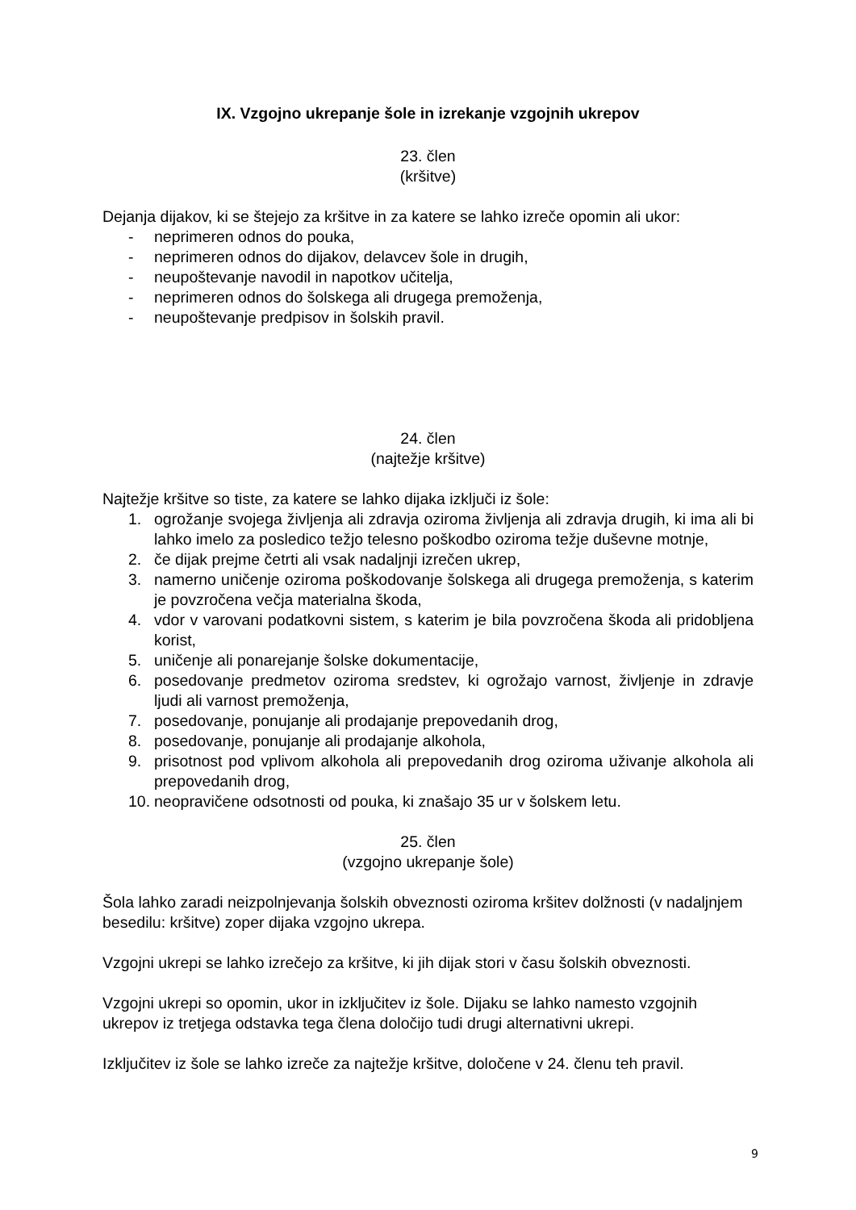IX. Vzgojno ukrepanje šole in izrekanje vzgojnih ukrepov
23. člen
(kršitve)
Dejanja dijakov, ki se štejejo za kršitve in za katere se lahko izreče opomin ali ukor:
- neprimeren odnos do pouka,
- neprimeren odnos do dijakov, delavcev šole in drugih,
- neupoštevanje navodil in napotkov učitelja,
- neprimeren odnos do šolskega ali drugega premoženja,
- neupoštevanje predpisov in šolskih pravil.
24. člen
(najtežje kršitve)
Najtežje kršitve so tiste, za katere se lahko dijaka izključi iz šole:
1. ogrožanje svojega življenja ali zdravja oziroma življenja ali zdravja drugih, ki ima ali bi lahko imelo za posledico težjo telesno poškodbo oziroma težje duševne motnje,
2. če dijak prejme četrti ali vsak nadaljnji izrečen ukrep,
3. namerno uničenje oziroma poškodovanje šolskega ali drugega premoženja, s katerim je povzročena večja materialna škoda,
4. vdor v varovani podatkovni sistem, s katerim je bila povzročena škoda ali pridobljena korist,
5. uničenje ali ponarejanje šolske dokumentacije,
6. posedovanje predmetov oziroma sredstev, ki ogrožajo varnost, življenje in zdravje ljudi ali varnost premoženja,
7. posedovanje, ponujanje ali prodajanje prepovedanih drog,
8. posedovanje, ponujanje ali prodajanje alkohola,
9. prisotnost pod vplivom alkohola ali prepovedanih drog oziroma uživanje alkohola ali prepovedanih drog,
10. neopravičene odsotnosti od pouka, ki znašajo 35 ur v šolskem letu.
25. člen
(vzgojno ukrepanje šole)
Šola lahko zaradi neizpolnjevanja šolskih obveznosti oziroma kršitev dolžnosti (v nadaljnjem besedilu: kršitve) zoper dijaka vzgojno ukrepa.
Vzgojni ukrepi se lahko izrečejo za kršitve, ki jih dijak stori v času šolskih obveznosti.
Vzgojni ukrepi so opomin, ukor in izključitev iz šole. Dijaku se lahko namesto vzgojnih ukrepov iz tretjega odstavka tega člena določijo tudi drugi alternativni ukrepi.
Izključitev iz šole se lahko izreče za najtežje kršitve, določene v 24. členu teh pravil.
9